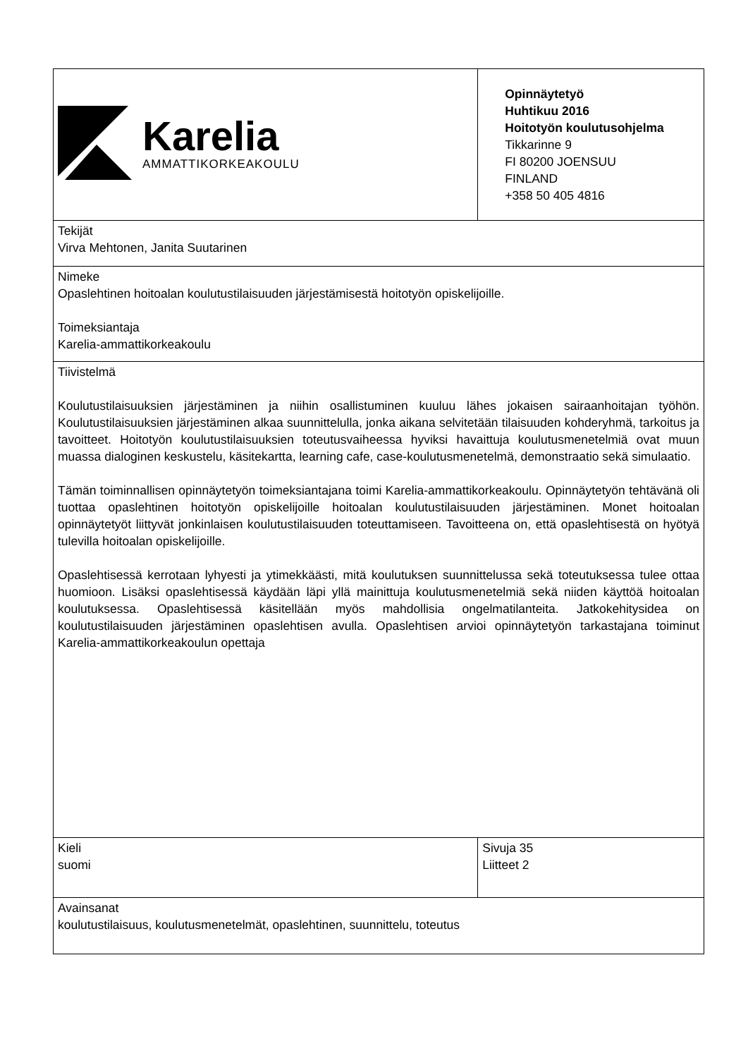| Karelia AMMATTIKORKEAKOULU | Opinnäytetyö Huhtikuu 2016 Hoitotyön koulutusohjelma Tikkarinne 9 FI 80200 JOENSUU FINLAND +358 50 405 4816 | |
| Tekijät Virva Mehtonen, Janita Suutarinen | | |
| Nimeke Opaslehtinen hoitoalan koulutustilaisuuden järjestämisestä hoitotyön opiskelijoille. Toimeksiantaja Karelia-ammattikorkeakoulu | | |
| Tiivistelmä Koulutustilaisuuksien järjestäminen ja niihin osallistuminen kuuluu lähes jokaisen sairaanhoitajan työhön. Koulutustilaisuuksien järjestäminen alkaa suunnittelulla, jonka aikana selvitetään tilaisuuden kohderyhmä, tarkoitus ja tavoitteet. Hoitotyön koulutustilaisuuksien toteutusvaiheessa hyviksi havaittuja koulutusmenetelmiä ovat muun muassa dialoginen keskustelu, käsitekartta, learning cafe, case-koulutusmenetelmä, demonstraatio sekä simulaatio. Tämän toiminnallisen opinnäytetyön toimeksiantajana toimi Karelia-ammattikorkeakoulu. Opinnäytetyön tehtävänä oli tuottaa opaslehtinen hoitotyön opiskelijoille hoitoalan koulutustilaisuuden järjestäminen. Monet hoitoalan opinnäytetyöt liittyvät jonkinlaisen koulutustilaisuuden toteuttamiseen. Tavoitteena on, että opaslehtisestä on hyötyä tulevilla hoitoalan opiskelijoille. Opaslehtisessä kerrotaan lyhyesti ja ytimekkäästi, mitä koulutuksen suunnittelussa sekä toteutuksessa tulee ottaa huomioon. Lisäksi opaslehtisessä käydään läpi yllä mainittuja koulutusmenetelmiä sekä niiden käyttöä hoitoalan koulutuksessa. Opaslehtisessä käsitellään myös mahdollisia ongelmatilanteita. Jatkokehitysidea on koulutustilaisuuden järjestäminen opaslehtisen avulla. Opaslehtisen arvioi opinnäytetyön tarkastajana toiminut Karelia-ammattikorkeakoulun opettaja | | |
| Kieli suomi | | Sivuja 35 Liitteet 2 |
| Avainsanat koulutustilaisuus, koulutusmenetelmät, opaslehtinen, suunnittelu, toteutus | | |